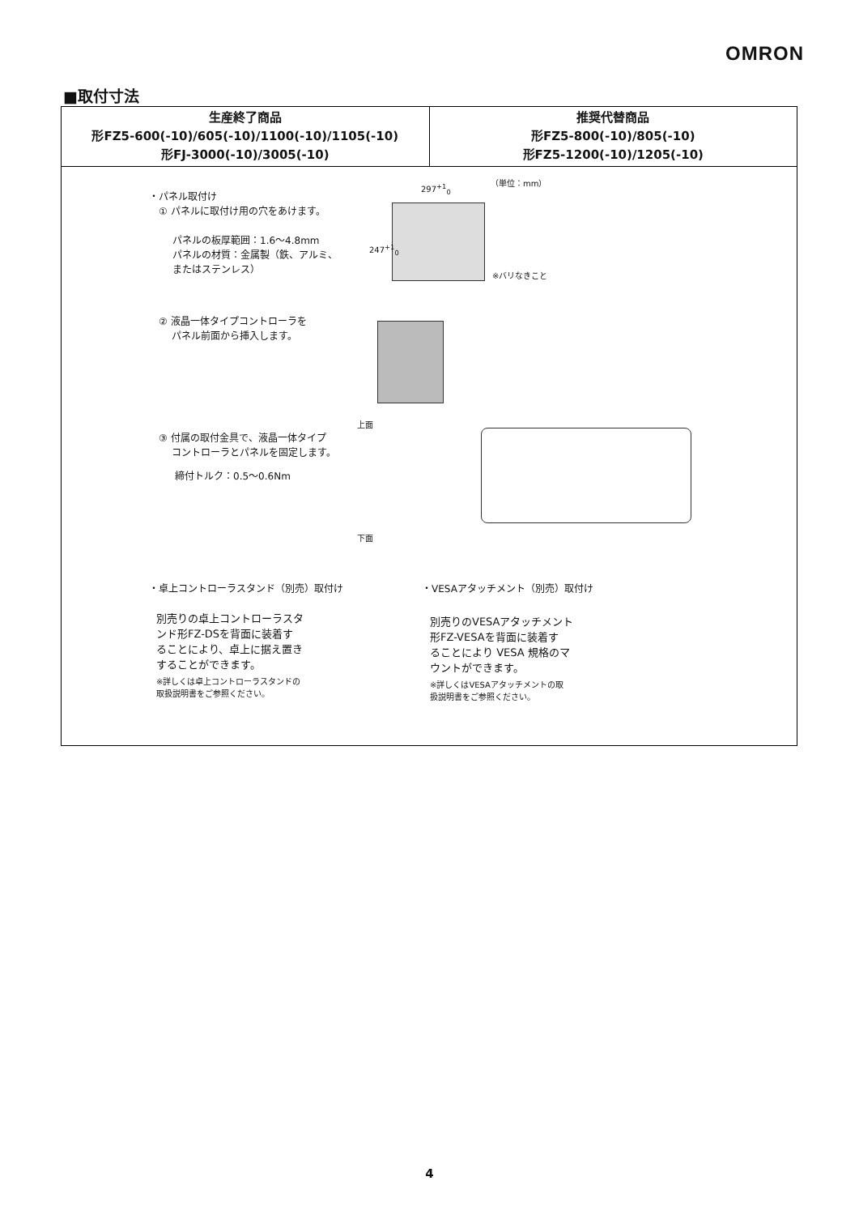OMRON
■取付寸法
| 生産終了商品 形FZ5-600(-10)/605(-10)/1100(-10)/1105(-10) 形FJ-3000(-10)/3005(-10) | 推奨代替商品 形FZ5-800(-10)/805(-10) 形FZ5-1200(-10)/1205(-10) |
| --- | --- |
| ・パネル取付け ① パネルに取付け用の穴をあけます。 パネルの板厚範囲：1.6～4.8mm パネルの材質：金属製（鉄、アルミ、 またはステンレス） 297<sup>+1</sup><sub>0</sub> （単位：mm） 247<sup>+1</sup><sub>0</sub> ※バリなきこと ② 液晶一体タイプコントローラを パネル前面から挿入します。 上面 ③ 付属の取付金具で、液晶一体タイプ コントローラとパネルを固定します。 締付トルク：0.5～0.6Nm 下面 ・卓上コントローラスタンド（別売）取付け ・VESAアタッチメント（別売）取付け 別売りの卓上コントローラスタ ンド形FZ-DSを背面に装着す ることにより、卓上に据え置き することができます。 ※詳しくは卓上コントローラスタンドの 取扱説明書をご参照ください。 別売りのVESAアタッチメント 形FZ-VESAを背面に装着す ることにより VESA 規格のマ ウントができます。 ※詳しくはVESAアタッチメントの取 扱説明書をご参照ください。 | |
4